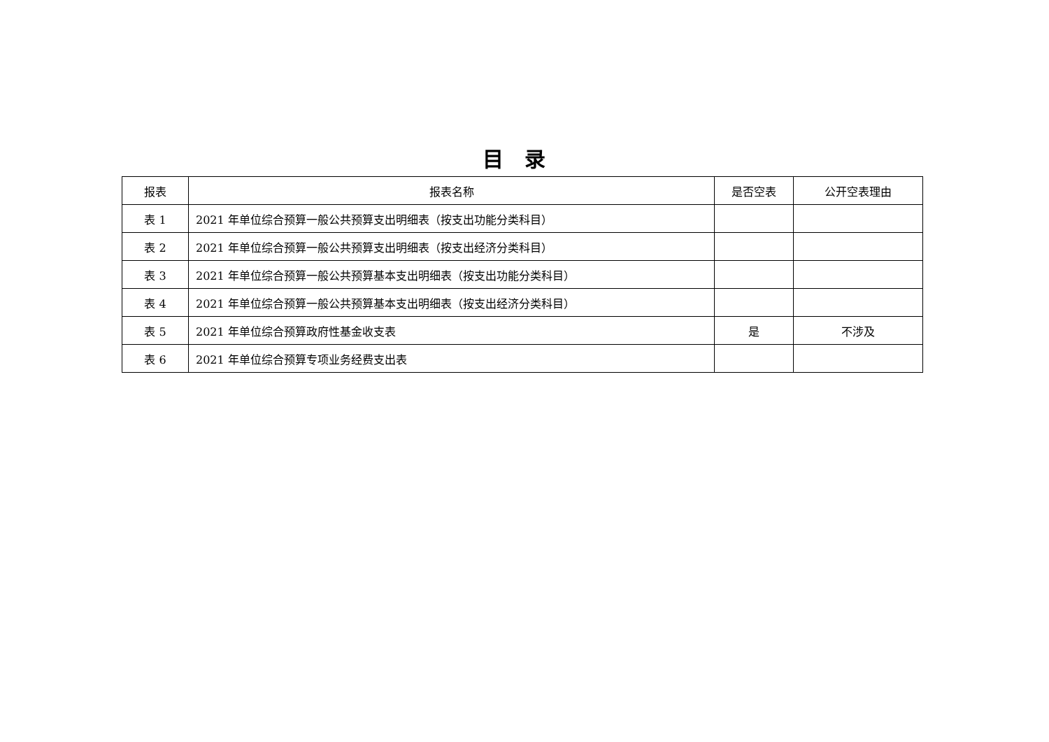目录
| 报表 | 报表名称 | 是否空表 | 公开空表理由 |
| --- | --- | --- | --- |
| 表 1 | 2021 年单位综合预算一般公共预算支出明细表（按支出功能分类科目） | | |
| 表 2 | 2021 年单位综合预算一般公共预算支出明细表（按支出经济分类科目） | | |
| 表 3 | 2021 年单位综合预算一般公共预算基本支出明细表（按支出功能分类科目） | | |
| 表 4 | 2021 年单位综合预算一般公共预算基本支出明细表（按支出经济分类科目） | | |
| 表 5 | 2021 年单位综合预算政府性基金收支表 | 是 | 不涉及 |
| 表 6 | 2021 年单位综合预算专项业务经费支出表 | | |